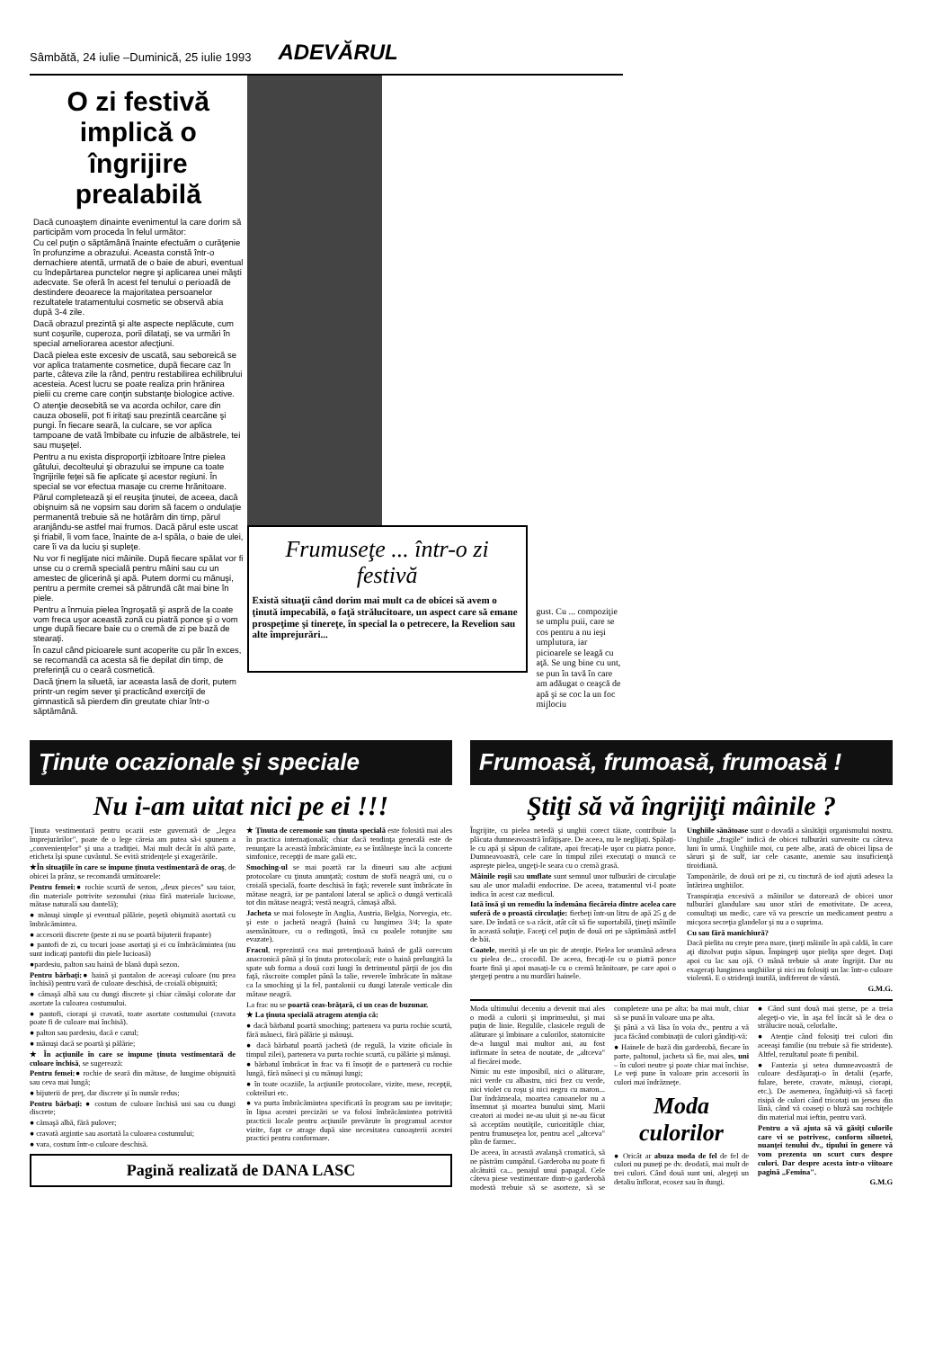Sâmbătă, 24 iulie –Duminică, 25 iulie 1993 ADEVĂRUL
O zi festivă implică o îngrijire prealabilă
Dacă cunoaştem dinainte evenimentul la care dorim să participăm vom proceda în felul următor:
Cu cel puţin o săptămână înainte efectuăm o curăţenie în profunzime a obrazului. Aceasta constă într-o demachiere atentă, urmată de o baie de aburi, eventual cu îndepărtarea punctelor negre şi aplicarea unei măşti adecvate. Se oferă în acest fel tenului o perioadă de destindere deoarece la majoritatea persoanelor rezultatele tratamentului cosmetic se observă abia după 3-4 zile.
Dacă obrazul prezintă şi alte aspecte neplăcute, cum sunt coşurile, cuperoza, porii dilataţi, se va urmări în special ameliorarea acestor afecţiuni.
Dacă pielea este excesiv de uscată, sau seboreică se vor aplica tratamente cosmetice, după fiecare caz în parte, câteva zile la rând, pentru restabilirea echilibrului acesteia. Acest lucru se poate realiza prin hrănirea pielii cu creme care conţin substanţe biologice active.
O atenţie deosebită se va acorda ochilor, care din cauza oboselii, pot fi iritaţi sau prezintă cearcăne şi pungi. În fiecare seară, la culcare, se vor aplica tampoane de vată îmbibate cu infuzie de albăstrele, tei sau muşeţel.
Pentru a nu exista disproporţii izbitoare între pielea gâtului, decolteului şi obrazului se impune ca toate îngrijirile feţei să fie aplicate şi acestor regiuni. În special se vor efectua masaje cu creme hrănitoare.
Părul completează şi el reuşita ţinutei, de aceea, dacă obişnuim să ne vopsim sau dorim să facem o ondulaţie permanentă trebuie să ne hotărâm din timp, părul aranjându-se astfel mai frumos. Dacă părul este uscat şi friabil, îi vom face, înainte de a-l spăla, o baie de ulei, care îi va da luciu şi supleţe.
Nu vor fi neglijate nici mâinile. După fiecare spălat vor fi unse cu o cremă specială pentru mâini sau cu un amestec de glicerină şi apă. Putem dormi cu mănuşi, pentru a permite cremei să pătrundă cât mai bine în piele.
Pentru a înmuia pielea îngroşată şi aspră de la coate vom freca uşor această zonă cu piatră ponce şi o vom unge după fiecare baie cu o cremă de zi pe bază de stearaţi.
În cazul când picioarele sunt acoperite cu păr în exces, se recomandă ca acesta să fie depilat din timp, de preferinţă cu o ceară cosmetică.
Dacă ţinem la siluetă, iar aceasta lasă de dorit, putem printr-un regim sever şi practicând exerciţii de gimnastică să pierdem din greutate chiar într-o săptămână.
Frumuseţe ... într-o zi festivă
Există situaţii când dorim mai mult ca de obicei să avem o ţinută impecabilă, o faţă strălucitoare, un aspect care să emane prospeţime şi tinereţe, în special la o petrecere, la Revelion sau alte împrejurări...
gust. Cu ... compoziţie se umplu puii, care se cos pentru a nu ieşi umplutura, iar picioarele se leagă cu aţă. Se ung bine cu unt, se pun în tavă în care am adăugat o ceaşcă de apă şi se coc la un foc mijlociu
Ţinute ocazionale şi speciale
Nu i-am uitat nici pe ei !!!
Ţinuta vestimentară pentru ocazii este guvernată de „legea împrejurărilor", poate de o lege căreia am putea să-i spunem a „convenienţelor" şi una a tradiţiei. Mai mult decât în altă parte, eticheta îşi spune cuvântul. Se evită stridenţele şi exagerările.
★În situaţiile în care se impune ţinuta vestimentară de oraş, de obicei la prânz, se recomandă următoarele:
Pentru femei:● rochie scurtă de sezon, „deux pieces" sau taior, din materiale potrivite sezonului (ziua fără materiale lucioase, mătase naturală sau dantelă);
● mănuşi simple şi eventual pălărie, poşetă obişnuită asortată cu îmbrăcămintea.
● accesorii discrete (peste zi nu se poartă bijuterii frapante)
● pantofi de zi, cu tocuri joase asortaţi şi ei cu îmbrăcămintea (nu sunt indicaţi pantofii din piele lucioasă)
●pardesiu, palton sau haină de blană după sezon.
Pentru bărbaţi:● haină şi pantalon de aceeaşi culoare (nu prea închisă) pentru vară de culoare deschisă, de croială obişnuită;
● cămaşă albă sau cu dungi discrete şi chiar cămăşi colorate dar asortate la culoarea costumului.
● pantofi, ciorapi şi cravată, toate asortate costumului (cravata poate fi de culoare mai închisă).
● palton sau pardesiu, dacă e cazul;
● mănuşi dacă se poartă şi pălărie;
★ În acţiunile în care se impune ţinuta vestimentară de culoare închisă, se sugerează:
Pentru femei:● rochie de seară din mătase, de lungime obişnuită sau ceva mai lungă;
● bijuterii de preţ, dar discrete şi în număr redus;
Pentru bărbaţi: ● costum de culoare închisă uni sau cu dungi discrete;
● cămaşă albă, fără pulover;
● cravată argintie sau asortată la culoarea costumului;
● vara, costum într-o culoare deschisă.
★ Ţinuta de ceremonie sau ţinuta specială este folosită mai ales în practica internaţională; chiar dacă tendinţa generală este de renunţare la această îmbrăcăminte, ea se întâlneşte încă la concerte simfonice, recepţii de mare gală etc.
Smoching-ul se mai poartă rar la dineuri sau alte acţiuni protocolare cu ţinuta anunţată; costum de stofă neagră uni, cu o croială specială, foarte deschisă în faţă; reverele sunt îmbrăcate în mătase neagră, iar pe pantaloni lateral se aplică o dungă verticală tot din mătase neagră; vestă neagră, cămaşă albă.
Jacheta se mai foloseşte în Anglia, Austria, Belgia, Norvegia, etc. şi este o jachetă neagră (haină cu lungimea 3/4; la spate asemănătoare, cu o redingotă, însă cu poalele rotunjite sau evazate).
Fracul, reprezintă cea mai pretenţioasă haină de gală oarecum anacronică până şi în ţinuta protocolară; este o haină prelungită la spate sub forma a două cozi lungi în detrimentul părţii de jos din faţă, răscroite complet până la talie, reverele îmbrăcate în mătase ca la smoching şi la fel, pantalonii cu dungi laterale verticale din mătase neagră.
La frac nu se poartă ceas-brăţară, ci un ceas de buzunar.
★ La ţinuta specială atragem atenţia că:
● dacă bărbatul poartă smoching; partenera va purta rochie scurtă, fără mâneci, fără pălărie şi mănuşi.
● dacă bărbatul poartă jachetă (de regulă, la vizite oficiale în timpul zilei), partenera va purta rochie scurtă, cu pălărie şi mănuşi.
● bărbatul îmbrăcat în frac va fi însoţit de o parteneră cu rochie lungă, fără mâneci şi cu mănuşi lungi;
● în toate ocaziile, la acţiunile protocolare, vizite, mese, recepţii, cokteiluri etc.
● va purta îmbrăcămintea specificată în program sau pe invitaţie; în lipsa acestei precizări se va folosi îmbrăcămintea potrivită practicii locale pentru acţiunile prevăzute în programul acestor vizite, fapt ce atrage după sine necesitatea cunoaşterii acestei practici pentru conformare.
Pagină realizată de DANA LASC
Frumoasă, frumoasă, frumoasă !
Ştiţi să vă îngrijiţi mâinile ?
Îngrijite, cu pielea netedă şi unghii corect tăiate, contribuie la plăcuta dumneavoastră înfăţişare. De aceea, nu le neglijaţi. Spălaţi-le cu apă şi săpun de calitate, apoi frecaţi-le uşor cu piatra ponce. Dumneavoastră, cele care în timpul zilei executaţi o muncă ce aspreşte pielea, ungeţi-le seara cu o cremă grasă.
Mâinile roşii sau umflate sunt semnul unor tulburări de circulaţie sau ale unor maladii endocrine. De aceea, tratamentul vi-l poate indica în acest caz medicul.
Iată însă şi un remediu la îndemâna fiecăreia dintre acelea care suferă de o proastă circulaţie: fierbeţi într-un litru de apă 25 g de sare. De îndată ce s-a răcit, atât cât să fie suportabilă, ţineţi mâinile în această soluţie. Faceţi cel puţin de două ori pe săptămână astfel de băi.
Coatele, merită şi ele un pic de atenţie. Pielea lor seamănă adesea cu pielea de... crocodil. De aceea, frecaţi-le cu o piatră ponce foarte fină şi apoi masaţi-le cu o cremă hrănitoare, pe care apoi o ştergeţi pentru a nu murdări hainele.
Unghiile sănătoase sunt o dovadă a sănătăţii organismului nostru. Unghiile „fragile" indică de obicei tulburări survenite cu câteva luni în urmă. Unghiile moi, cu pete albe, arată de obicei lipsa de săruri şi de sulf, iar cele casante, anemie sau insuficienţă tiroidiană.
Tamponările, de două ori pe zi, cu tinctură de iod ajută adesea la întărirea unghiilor.
Transpiraţia excesivă a mâinilor se datorează de obicei unor tulburări glandulare sau unor stări de emotivitate. De aceea, consultaţi un medic, care vă va prescrie un medicament pentru a micşora secreţia glandelor şi nu a o suprima.
Cu sau fără manichiură?
Dacă pielita nu creşte prea mare, ţineţi mâinile în apă caldă, în care aţi dizolvat puţin săpun. Împingeţi uşor pieliţa spre deget. Daţi apoi cu lac sau ojă. O mână trebuie să arate îngrijit. Dar nu exageraţi lungimea unghiilor şi nici nu folosiţi un lac într-o culoare violentă. E o stridenţă inutilă, indiferent de vârstă.
G.M.G.
Moda ultimului deceniu a devenit mai ales o modă a culorii şi imprimeului, şi mai puţin de linie. Regulile, clasicele reguli de alăturare şi îmbinare a culorilor, statornicite de-a lungul mai multor ani, au fost infirmate în setea de noutate, de „altceva" al fiecărei mode.
Nimic nu este imposibil, nici o alăturare, nici verde cu albastru, nici frez cu verde, nici violet cu roşu şi nici negru cu maron... Dar îndrăzneala, moartea canoanelor nu a însemnat şi moartea bunului simţ. Marii creatori ai modei ne-au uluit şi ne-au făcut să acceptăm noutăţile, curiozităţile chiar, pentru frumuseţea lor, pentru acel „altceva" plin de farmec.
De aceea, în această avalanşă cromatică, să ne păstrăm cumpătul. Garderoba nu poate fi alcătuită ca... penajul unui papagal. Cele câteva piese vestimentare dintr-o garderobă modestă trebuie să se asorteze, să se completeze una pe alta: ba mai mult, chiar să se pună în valoare una pe alta.
Şi până a vă lăsa în voia dv., pentru a vă juca făcând combinaţii de culori gândiţi-vă:
● Hainele de bază din garderobă, fiecare în parte, paltonul, jacheta să fie, mai ales, uni – în culori neutre şi poate chiar mai închise. Le veţi pune în valoare prin accesorii în culori mai îndrăzneţe.
Moda culorilor
● Oricât ar abuza moda de fel de fel de culori nu puneţi pe dv. deodată, mai mult de trei culori. Când două sunt uni, alegeţi un detaliu înflorat, ecosez sau în dungi.
● Când sunt două mai şterse, pe a treia alegeţi-o vie, în aşa fel încât să le dea o strălucire nouă, celorlalte.
● Atenţie când folosiţi trei culori din aceeaşi familie (nu trebuie să fie stridente). Altfel, rezultatul poate fi penibil.
● Fantezia şi setea dumneavoastră de culoare desfăşuraţi-o în detalii (eşarfe, fulare, berete, cravate, mănuşi, ciorapi, etc.). De asemenea, îngăduiţi-vă să faceţi risipă de culori când tricotaţi un jerseu din lână, când vă coaseţi o bluză sau rochiţele din material mai ieftin, pentru vară.
Pentru a vă ajuta să vă găsiţi culorile care vi se potrivesc, conform siluetei, nuanţei tenului dv., tipului în genere vă vom prezenta un scurt curs despre culori. Dar despre acesta într-o viitoare pagină „Femina".
G.M.G